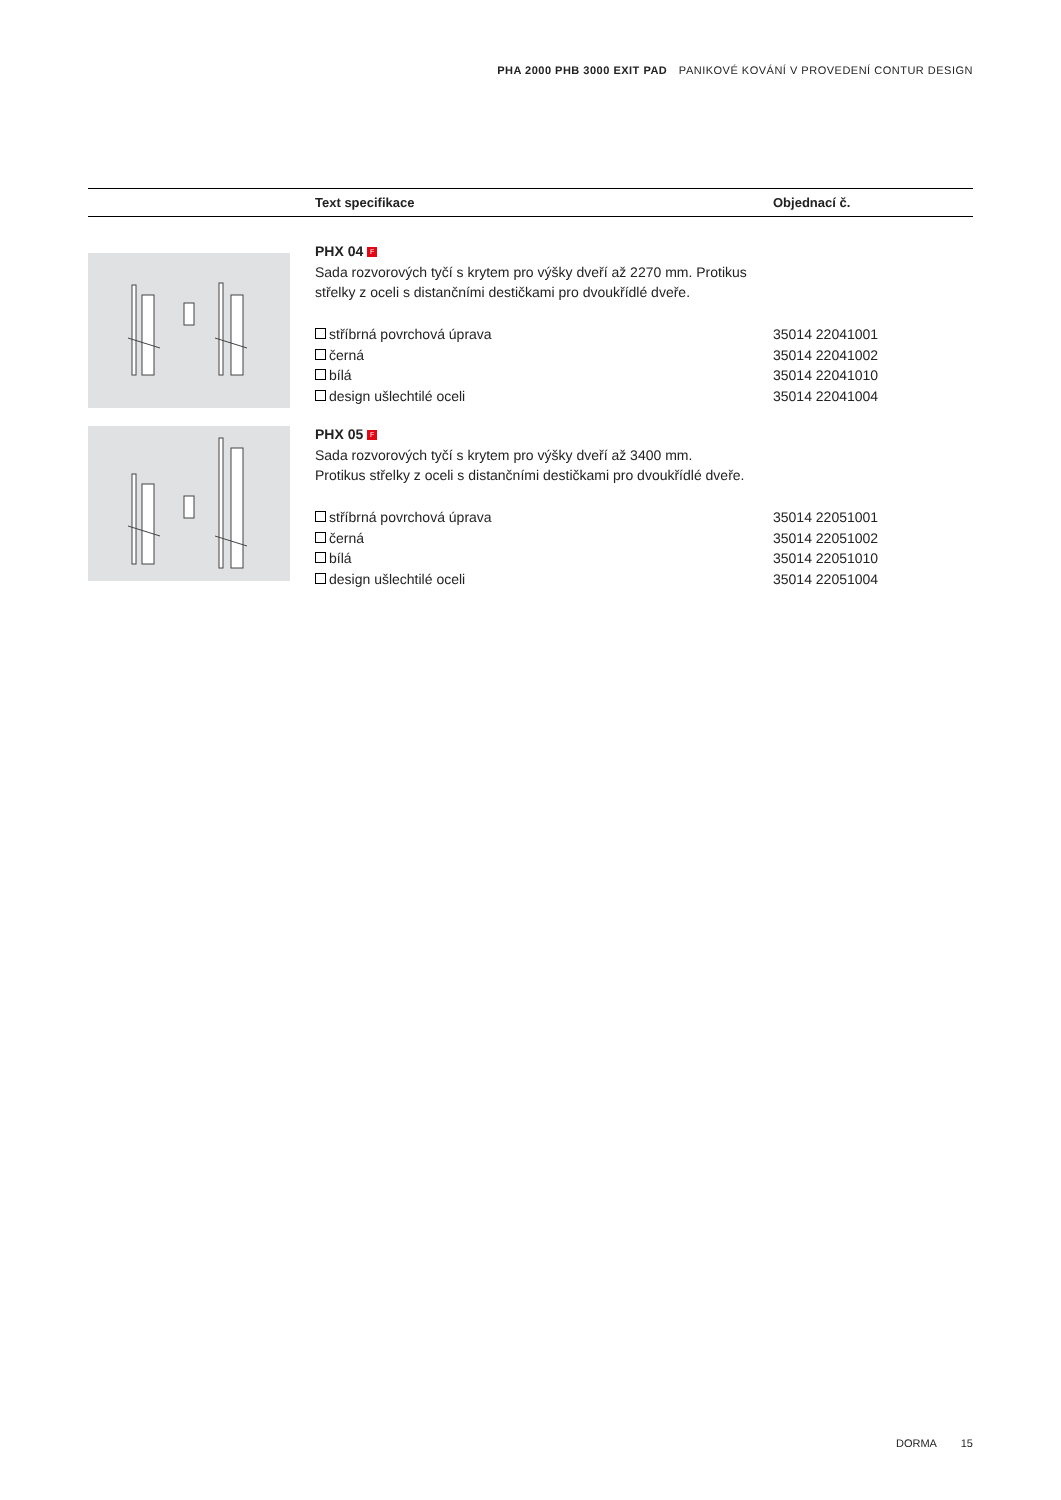PHA 2000 PHB 3000 EXIT PAD PANIKOVÉ KOVÁNÍ V PROVEDENÍ CONTUR DESIGN
| | Text specifikace | Objednací č. |
| --- | --- | --- |
| | PHX 04 F Sada rozvorových tyčí s krytem pro výšky dveří až 2270 mm. Protikus střelky z oceli s distančními destičkami pro dvoukřídlé dveře. stříbrná povrchová úprava černá bílá design ušlechtilé oceli | 35014 22041001 35014 22041002 35014 22041010 35014 22041004 |
| | PHX 05 F Sada rozvorových tyčí s krytem pro výšky dveří až 3400 mm. Protikus střelky z oceli s distančními destičkami pro dvoukřídlé dveře. stříbrná povrchová úprava černá bílá design ušlechtilé oceli | 35014 22051001 35014 22051002 35014 22051010 35014 22051004 |
DORMA 15